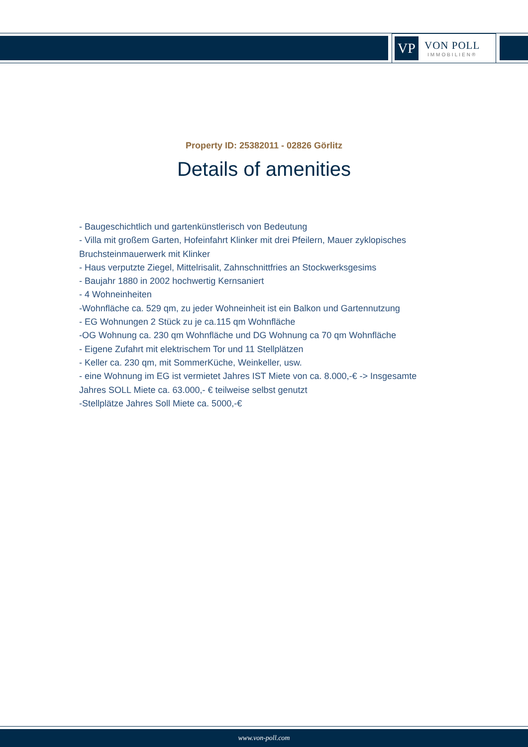VP
VON POLL
IMMOBILIEN®
Property ID: 25382011 - 02826 Görlitz
Details of amenities
- Baugeschichtlich und gartenkünstlerisch von Bedeutung
- Villa mit großem Garten, Hofeinfahrt Klinker mit drei Pfeilern, Mauer zyklopisches Bruchsteinmauerwerk mit Klinker
- Haus verputzte Ziegel, Mittelrisalit, Zahnschnittfries an Stockwerksgesims
- Baujahr 1880 in 2002 hochwertig Kernsaniert
- 4 Wohneinheiten
-Wohnfläche ca. 529 qm, zu jeder Wohneinheit ist ein Balkon und Gartennutzung
- EG Wohnungen 2 Stück zu je ca.115 qm Wohnfläche
-OG Wohnung ca. 230 qm Wohnfläche und DG Wohnung ca 70 qm Wohnfläche
- Eigene Zufahrt mit elektrischem Tor und 11 Stellplätzen
- Keller ca. 230 qm, mit SommerKüche, Weinkeller, usw.
- eine Wohnung im EG ist vermietet Jahres IST Miete von ca. 8.000,-€ -> Insgesamte Jahres SOLL Miete ca. 63.000,- € teilweise selbst genutzt
-Stellplätze Jahres Soll Miete ca. 5000,-€
www.von-poll.com